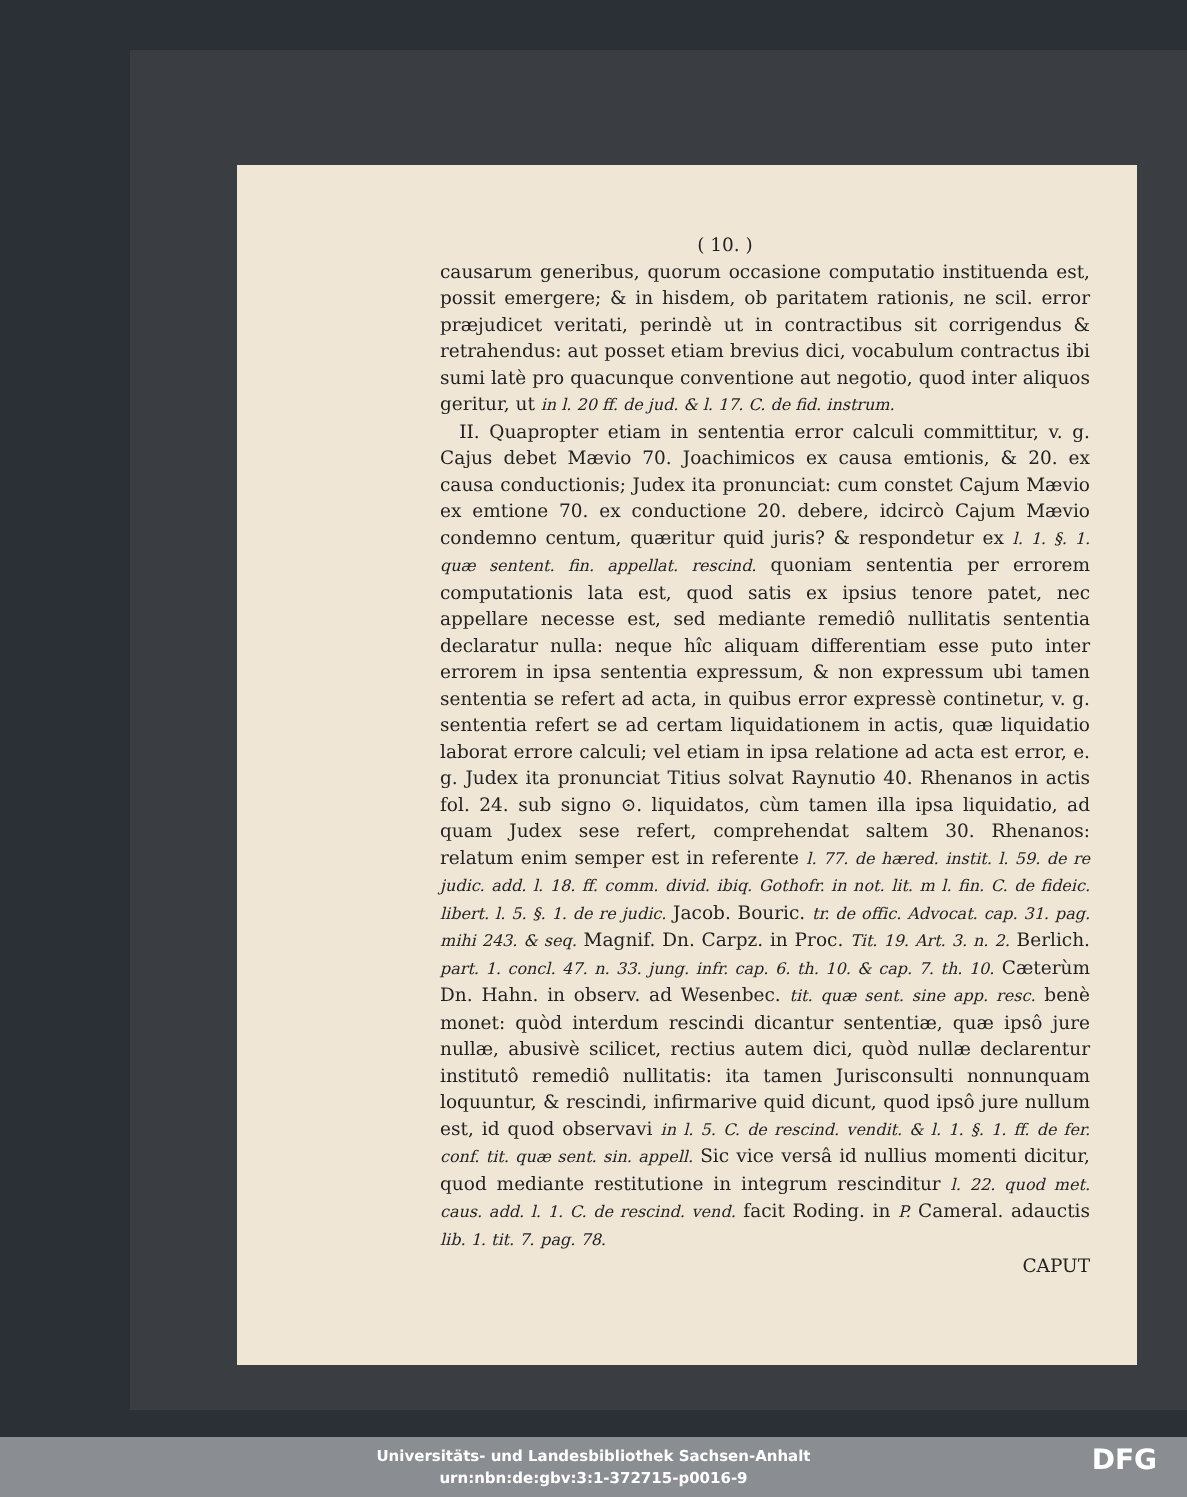( 10. )
causarum generibus, quorum occasione computatio instituenda est, possit emergere; & in hisdem, ob paritatem rationis, ne scil. error præjudicet veritati, perindè ut in contractibus sit corrigendus & retrahendus: aut posset etiam brevius dici, vocabulum contractus ibi sumi latè pro quacunque conventione aut negotio, quod inter aliquos geritur, ut in l. 20 ff. de jud. & l. 17. C. de fid. instrum.
II. Quapropter etiam in sententia error calculi committitur, v. g. Cajus debet Mævio 70. Joachimicos ex causa emtionis, & 20. ex causa conductionis; Judex ita pronunciat: cum constet Cajum Mævio ex emtione 70. ex conductione 20. debere, idcircò Cajum Mævio condemno centum, quæritur quid juris? & respondetur ex l. 1. §. 1. quæ sentent. fin. appellat. rescind. quoniam sententia per errorem computationis lata est, quod satis ex ipsius tenore patet, nec appellare necesse est, sed mediante remediô nullitatis sententia declaratur nulla: neque hîc aliquam differentiam esse puto inter errorem in ipsa sententia expressum, & non expressum ubi tamen sententia se refert ad acta, in quibus error expressè continetur, v. g. sententia refert se ad certam liquidationem in actis, quæ liquidatio laborat errore calculi; vel etiam in ipsa relatione ad acta est error, e. g. Judex ita pronunciat Titius solvat Raynutio 40. Rhenanos in actis fol. 24. sub signo ⊙. liquidatos, cùm tamen illa ipsa liquidatio, ad quam Judex sese refert, comprehendat saltem 30. Rhenanos: relatum enim semper est in referente l. 77. de hæred. instit. l. 59. de re judic. add. l. 18. ff. comm. divid. ibiq. Gothofr. in not. lit. m l. fin. C. de fideic. libert. l. 5. §. 1. de re judic. Jacob. Bouric. tr. de offic. Advocat. cap. 31. pag. mihi 243. & seq. Magnif. Dn. Carpz. in Proc. Tit. 19. Art. 3. n. 2. Berlich. part. 1. concl. 47. n. 33. jung. infr. cap. 6. th. 10. & cap. 7. th. 10. Cæterùm Dn. Hahn. in observ. ad Wesenbec. tit. quæ sent. sine app. resc. benè monet: quòd interdum rescindi dicantur sententiæ, quæ ipsô jure nullæ, abusivè scilicet, rectius autem dici, quòd nullæ declarentur institutô remediô nullitatis: ita tamen Jurisconsulti nonnunquam loquuntur, & rescindi, infirmarive quid dicunt, quod ipsô jure nullum est, id quod observavi in l. 5. C. de rescind. vendit. & l. 1. §. 1. ff. de fer. conf. tit. quæ sent. sin. appell. Sic vice versâ id nullius momenti dicitur, quod mediante restitutione in integrum rescinditur l. 22. quod met. caus. add. l. 1. C. de rescind. vend. facit Roding. in P. Cameral. adauctis lib. 1. tit. 7. pag. 78.
CAPUT
Universitäts- und Landesbibliothek Sachsen-Anhalt
urn:nbn:de:gbv:3:1-372715-p0016-9
DFG